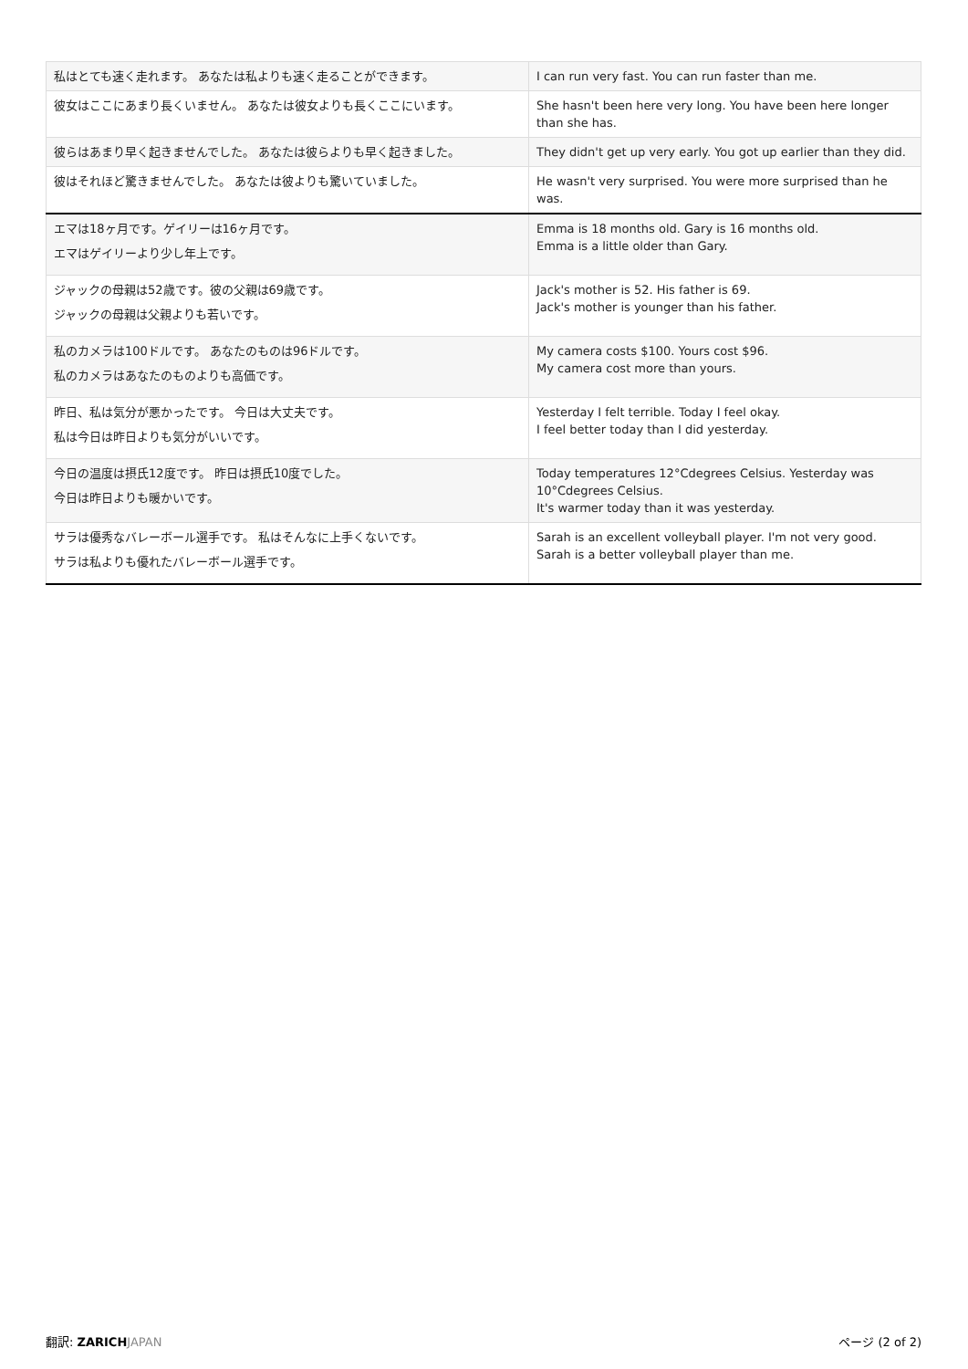| 私はとても速く走れます。 あなたは私よりも速く走ることができます。 | I can run very fast. You can run faster than me. |
| 彼女はここにあまり長くいません。 あなたは彼女よりも長くここにいます。 | She hasn't been here very long. You have been here longer than she has. |
| 彼らはあまり早く起きませんでした。 あなたは彼らよりも早く起きました。 | They didn't get up very early. You got up earlier than they did. |
| 彼はそれほど驚きませんでした。 あなたは彼よりも驚いていました。 | He wasn't very surprised. You were more surprised than he was. |
| エマは18ヶ月です。ゲイリーは16ヶ月です。 エマはゲイリーより少し年上です。 | Emma is 18 months old. Gary is 16 months old. Emma is a little older than Gary. |
| ジャックの母親は52歳です。彼の父親は69歳です。 ジャックの母親は父親よりも若いです。 | Jack's mother is 52. His father is 69. Jack's mother is younger than his father. |
| 私のカメラは100ドルです。 あなたのものは96ドルです。 私のカメラはあなたのものよりも高価です。 | My camera costs $100. Yours cost $96. My camera cost more than yours. |
| 昨日、私は気分が悪かったです。 今日は大丈夫です。 私は今日は昨日よりも気分がいいです。 | Yesterday I felt terrible. Today I feel okay. I feel better today than I did yesterday. |
| 今日の温度は摂氏12度です。 昨日は摂氏10度でした。 今日は昨日よりも暖かいです。 | Today temperatures 12°Cdegrees Celsius. Yesterday was 10°Cdegrees Celsius. It's warmer today than it was yesterday. |
| サラは優秀なバレーボール選手です。 私はそんなに上手くないです。 サラは私よりも優れたバレーボール選手です。 | Sarah is an excellent volleyball player. I'm not very good. Sarah is a better volleyball player than me. |
翻訳: ZARICH JAPAN ページ (2 of 2)